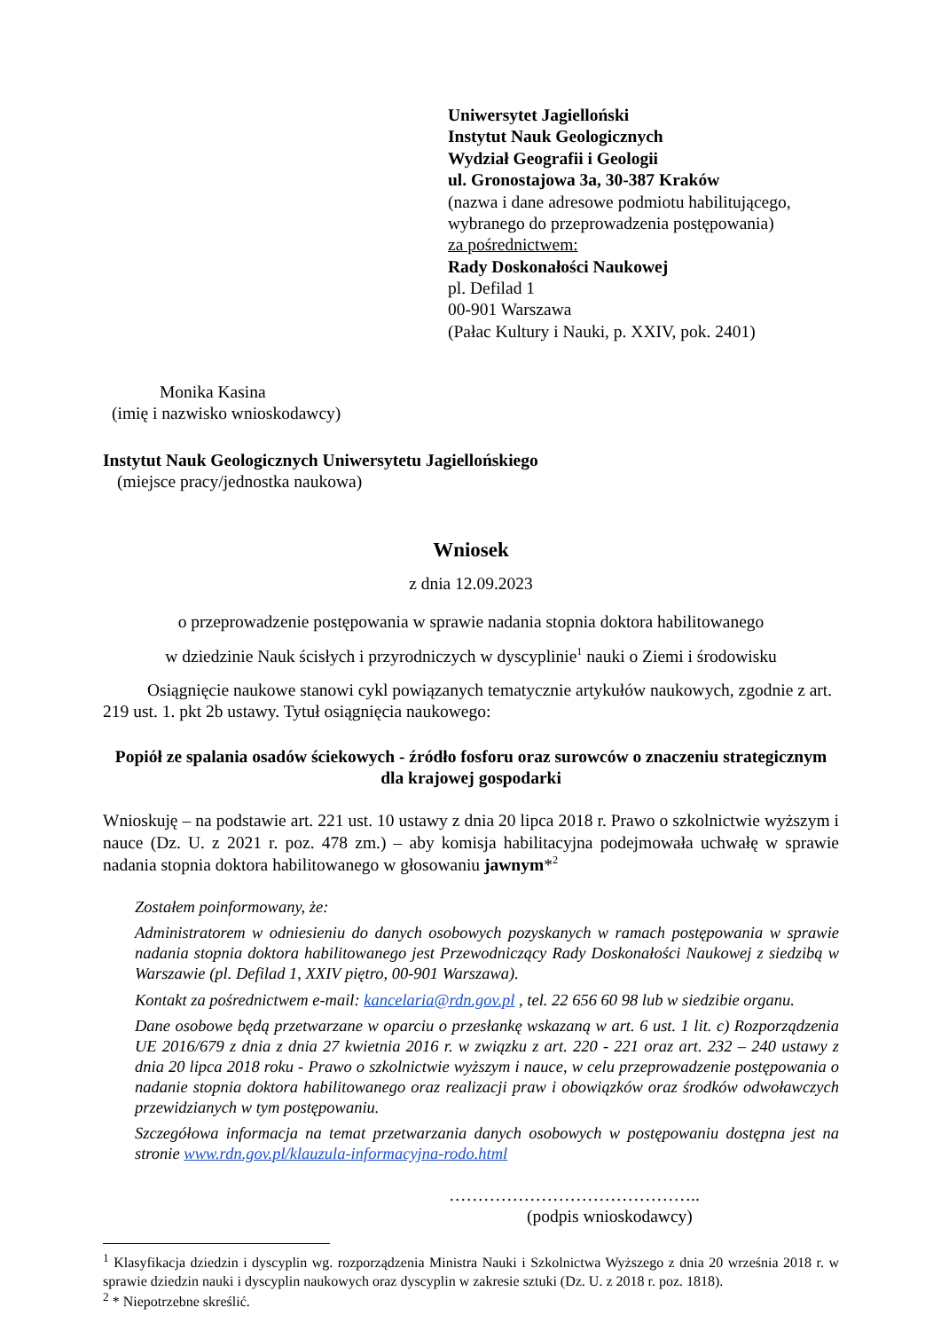Uniwersytet Jagielloński
Instytut Nauk Geologicznych
Wydział Geografii i Geologii
ul. Gronostajowa 3a, 30-387 Kraków
(nazwa i dane adresowe podmiotu habilitującego,
wybranego do przeprowadzenia postępowania)
za pośrednictwem:
Rady Doskonałości Naukowej
pl. Defilad 1
00-901 Warszawa
(Pałac Kultury i Nauki, p. XXIV, pok. 2401)
Monika Kasina
(imię i nazwisko wnioskodawcy)
Instytut Nauk Geologicznych Uniwersytetu Jagiellońskiego
(miejsce pracy/jednostka naukowa)
Wniosek
z dnia 12.09.2023
o przeprowadzenie postępowania w sprawie nadania stopnia doktora habilitowanego
w dziedzinie Nauk ścisłych i przyrodniczych w dyscyplinie<sup>1</sup> nauki o Ziemi i środowisku
Osiągnięcie naukowe stanowi cykl powiązanych tematycznie artykułów naukowych, zgodnie z art. 219 ust. 1. pkt 2b ustawy. Tytuł osiągnięcia naukowego:
Popiół ze spalania osadów ściekowych - źródło fosforu oraz surowców o znaczeniu strategicznym dla krajowej gospodarki
Wnioskuję – na podstawie art. 221 ust. 10 ustawy z dnia 20 lipca 2018 r. Prawo o szkolnictwie wyższym i nauce (Dz. U. z 2021 r. poz. 478 zm.) – aby komisja habilitacyjna podejmowała uchwałę w sprawie nadania stopnia doktora habilitowanego w głosowaniu jawnym*<sup>2</sup>
Zostałem poinformowany, że:
Administratorem w odniesieniu do danych osobowych pozyskanych w ramach postępowania w sprawie nadania stopnia doktora habilitowanego jest Przewodniczący Rady Doskonałości Naukowej z siedzibą w Warszawie (pl. Defilad 1, XXIV piętro, 00-901 Warszawa).
Kontakt za pośrednictwem e-mail: kancelaria@rdn.gov.pl , tel. 22 656 60 98 lub w siedzibie organu.
Dane osobowe będą przetwarzane w oparciu o przesłankę wskazaną w art. 6 ust. 1 lit. c) Rozporządzenia UE 2016/679 z dnia z dnia 27 kwietnia 2016 r. w związku z art. 220 - 221 oraz art. 232 – 240 ustawy z dnia 20 lipca 2018 roku - Prawo o szkolnictwie wyższym i nauce, w celu przeprowadzenie postępowania o nadanie stopnia doktora habilitowanego oraz realizacji praw i obowiązków oraz środków odwoławczych przewidzianych w tym postępowaniu.
Szczegółowa informacja na temat przetwarzania danych osobowych w postępowaniu dostępna jest na stronie www.rdn.gov.pl/klauzula-informacyjna-rodo.html
……………………………………..
(podpis wnioskodawcy)
<sup>1</sup> Klasyfikacja dziedzin i dyscyplin wg. rozporządzenia Ministra Nauki i Szkolnictwa Wyższego z dnia 20 września 2018 r. w sprawie dziedzin nauki i dyscyplin naukowych oraz dyscyplin w zakresie sztuki (Dz. U. z 2018 r. poz. 1818).
<sup>2</sup> * Niepotrzebne skreślić.